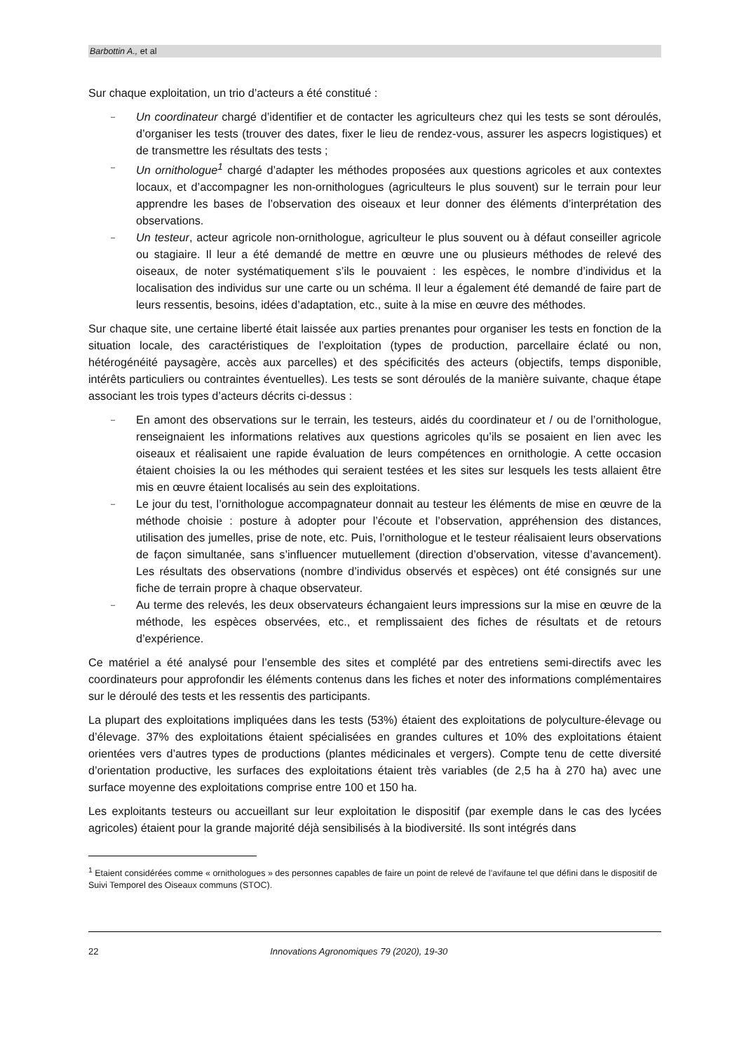Barbottin A., et al
Sur chaque exploitation, un trio d’acteurs a été constitué :
– Un coordinateur chargé d’identifier et de contacter les agriculteurs chez qui les tests se sont déroulés, d’organiser les tests (trouver des dates, fixer le lieu de rendez-vous, assurer les aspecrs logistiques) et de transmettre les résultats des tests ;
– Un ornithologue<sup>1</sup> chargé d’adapter les méthodes proposées aux questions agricoles et aux contextes locaux, et d’accompagner les non-ornithologues (agriculteurs le plus souvent) sur le terrain pour leur apprendre les bases de l’observation des oiseaux et leur donner des éléments d’interprétation des observations.
– Un testeur, acteur agricole non-ornithologue, agriculteur le plus souvent ou à défaut conseiller agricole ou stagiaire. Il leur a été demandé de mettre en œuvre une ou plusieurs méthodes de relevé des oiseaux, de noter systématiquement s’ils le pouvaient : les espèces, le nombre d’individus et la localisation des individus sur une carte ou un schéma. Il leur a également été demandé de faire part de leurs ressentis, besoins, idées d’adaptation, etc., suite à la mise en œuvre des méthodes.
Sur chaque site, une certaine liberté était laissée aux parties prenantes pour organiser les tests en fonction de la situation locale, des caractéristiques de l’exploitation (types de production, parcellaire éclaté ou non, hétérogénéité paysagère, accès aux parcelles) et des spécificités des acteurs (objectifs, temps disponible, intérêts particuliers ou contraintes éventuelles). Les tests se sont déroulés de la manière suivante, chaque étape associant les trois types d’acteurs décrits ci-dessus :
– En amont des observations sur le terrain, les testeurs, aidés du coordinateur et / ou de l’ornithologue, renseignaient les informations relatives aux questions agricoles qu’ils se posaient en lien avec les oiseaux et réalisaient une rapide évaluation de leurs compétences en ornithologie. A cette occasion étaient choisies la ou les méthodes qui seraient testées et les sites sur lesquels les tests allaient être mis en œuvre étaient localisés au sein des exploitations.
– Le jour du test, l’ornithologue accompagnateur donnait au testeur les éléments de mise en œuvre de la méthode choisie : posture à adopter pour l’écoute et l’observation, appréhension des distances, utilisation des jumelles, prise de note, etc. Puis, l’ornithologue et le testeur réalisaient leurs observations de façon simultanée, sans s’influencer mutuellement (direction d’observation, vitesse d’avancement). Les résultats des observations (nombre d’individus observés et espèces) ont été consignés sur une fiche de terrain propre à chaque observateur.
– Au terme des relevés, les deux observateurs échangaient leurs impressions sur la mise en œuvre de la méthode, les espèces observées, etc., et remplissaient des fiches de résultats et de retours d’expérience.
Ce matériel a été analysé pour l’ensemble des sites et complété par des entretiens semi-directifs avec les coordinateurs pour approfondir les éléments contenus dans les fiches et noter des informations complémentaires sur le déroulé des tests et les ressentis des participants.
La plupart des exploitations impliquées dans les tests (53%) étaient des exploitations de polyculture-élevage ou d’élevage. 37% des exploitations étaient spécialisées en grandes cultures et 10% des exploitations étaient orientées vers d’autres types de productions (plantes médicinales et vergers). Compte tenu de cette diversité d’orientation productive, les surfaces des exploitations étaient très variables (de 2,5 ha à 270 ha) avec une surface moyenne des exploitations comprise entre 100 et 150 ha.
Les exploitants testeurs ou accueillant sur leur exploitation le dispositif (par exemple dans le cas des lycées agricoles) étaient pour la grande majorité déjà sensibilisés à la biodiversité. Ils sont intégrés dans
<sup>1</sup> Etaient considérées comme « ornithologues » des personnes capables de faire un point de relevé de l’avifaune tel que défini dans le dispositif de Suivi Temporel des Oiseaux communs (STOC).
22 Innovations Agronomiques 79 (2020), 19-30